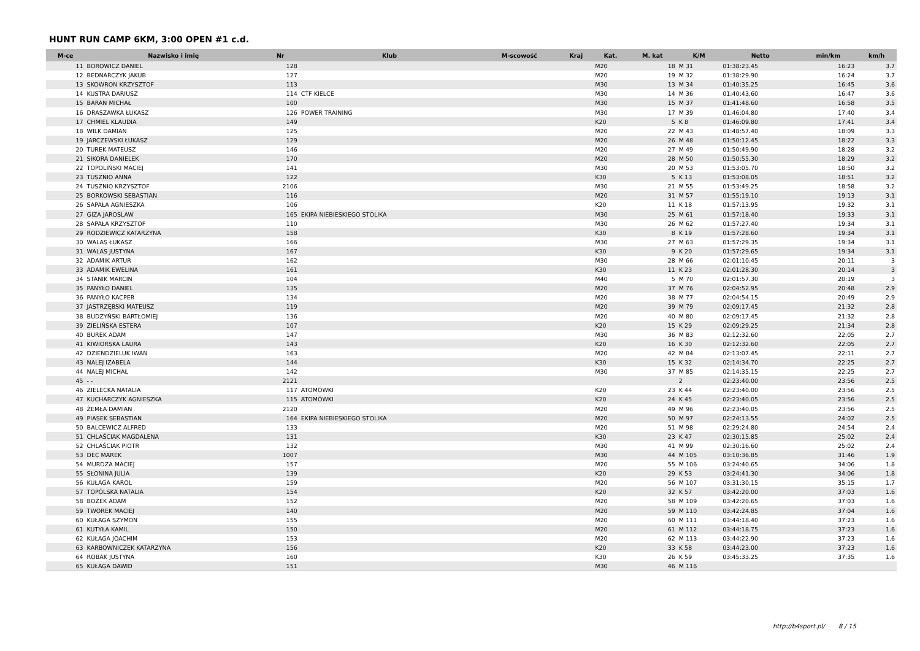HUNT RUN CAMP 6KM, 3:00 OPEN #1 c.d.
| M-ce | Nazwisko i imię | Nr | Klub | M-scowość | Kraj | Kat. | M. kat | K/M | Netto | min/km | km/h |
| --- | --- | --- | --- | --- | --- | --- | --- | --- | --- | --- | --- |
| 11 | BOROWICZ DANIEL | 128 | | | | M20 | 18 | M 31 | 01:38:23.45 | 16:23 | 3.7 |
| 12 | BEDNARCZYK JAKUB | 127 | | | | M20 | 19 | M 32 | 01:38:29.90 | 16:24 | 3.7 |
| 13 | SKOWRON KRZYSZTOF | 113 | | | | M30 | 13 | M 34 | 01:40:35.25 | 16:45 | 3.6 |
| 14 | KUSTRA DARIUSZ | 114 | CTF KIELCE | | | M30 | 14 | M 36 | 01:40:43.60 | 16:47 | 3.6 |
| 15 | BARAN MICHAŁ | 100 | | | | M30 | 15 | M 37 | 01:41:48.60 | 16:58 | 3.5 |
| 16 | DRASZAWKA ŁUKASZ | 126 | POWER TRAINING | | | M30 | 17 | M 39 | 01:46:04.80 | 17:40 | 3.4 |
| 17 | CHMIEL KLAUDIA | 149 | | | | K20 | 5 | K 8 | 01:46:09.80 | 17:41 | 3.4 |
| 18 | WILK DAMIAN | 125 | | | | M20 | 22 | M 43 | 01:48:57.40 | 18:09 | 3.3 |
| 19 | JARCZEWSKI ŁUKASZ | 129 | | | | M20 | 26 | M 48 | 01:50:12.45 | 18:22 | 3.3 |
| 20 | TUREK MATEUSZ | 146 | | | | M20 | 27 | M 49 | 01:50:49.90 | 18:28 | 3.2 |
| 21 | SIKORA DANIELEK | 170 | | | | M20 | 28 | M 50 | 01:50:55.30 | 18:29 | 3.2 |
| 22 | TOPOLIŃSKI MACIEJ | 141 | | | | M30 | 20 | M 53 | 01:53:05.70 | 18:50 | 3.2 |
| 23 | TUSZNIO ANNA | 122 | | | | K30 | 5 | K 13 | 01:53:08.05 | 18:51 | 3.2 |
| 24 | TUSZNIO KRZYSZTOF | 2106 | | | | M30 | 21 | M 55 | 01:53:49.25 | 18:58 | 3.2 |
| 25 | BORKOWSKI SEBASTIAN | 116 | | | | M20 | 31 | M 57 | 01:55:19.10 | 19:13 | 3.1 |
| 26 | SAPAŁA AGNIESZKA | 106 | | | | K20 | 11 | K 18 | 01:57:13.95 | 19:32 | 3.1 |
| 27 | GIZA JAROSLAW | 165 | EKIPA NIEBIESKIEGO STOLIKA | | | M30 | 25 | M 61 | 01:57:18.40 | 19:33 | 3.1 |
| 28 | SAPAŁA KRZYSZTOF | 110 | | | | M30 | 26 | M 62 | 01:57:27.40 | 19:34 | 3.1 |
| 29 | RODZIEWICZ KATARZYNA | 158 | | | | K30 | 8 | K 19 | 01:57:28.60 | 19:34 | 3.1 |
| 30 | WALAS ŁUKASZ | 166 | | | | M30 | 27 | M 63 | 01:57:29.35 | 19:34 | 3.1 |
| 31 | WALAS JUSTYNA | 167 | | | | K30 | 9 | K 20 | 01:57:29.65 | 19:34 | 3.1 |
| 32 | ADAMIK ARTUR | 162 | | | | M30 | 28 | M 66 | 02:01:10.45 | 20:11 | 3 |
| 33 | ADAMIK EWELINA | 161 | | | | K30 | 11 | K 23 | 02:01:28.30 | 20:14 | 3 |
| 34 | STANIK MARCIN | 104 | | | | M40 | 5 | M 70 | 02:01:57.30 | 20:19 | 3 |
| 35 | PANYŁO DANIEL | 135 | | | | M20 | 37 | M 76 | 02:04:52.95 | 20:48 | 2.9 |
| 36 | PANYŁO KACPER | 134 | | | | M20 | 38 | M 77 | 02:04:54.15 | 20:49 | 2.9 |
| 37 | JASTRZĘBSKI MATEUSZ | 119 | | | | M20 | 39 | M 79 | 02:09:17.45 | 21:32 | 2.8 |
| 38 | BUDZYŃSKI BARTŁOMIEJ | 136 | | | | M20 | 40 | M 80 | 02:09:17.45 | 21:32 | 2.8 |
| 39 | ZIELIŃSKA ESTERA | 107 | | | | K20 | 15 | K 29 | 02:09:29.25 | 21:34 | 2.8 |
| 40 | BUREK ADAM | 147 | | | | M30 | 36 | M 83 | 02:12:32.60 | 22:05 | 2.7 |
| 41 | KIWIORSKA LAURA | 143 | | | | K20 | 16 | K 30 | 02:12:32.60 | 22:05 | 2.7 |
| 42 | DZIENDZIELUK IWAN | 163 | | | | M20 | 42 | M 84 | 02:13:07.45 | 22:11 | 2.7 |
| 43 | NALEJ IZABELA | 144 | | | | K30 | 15 | K 32 | 02:14:34.70 | 22:25 | 2.7 |
| 44 | NALEJ MICHAŁ | 142 | | | | M30 | 37 | M 85 | 02:14:35.15 | 22:25 | 2.7 |
| 45 | - - | 2121 | | | | | | 2 | 02:23:40.00 | 23:56 | 2.5 |
| 46 | ZIELECKA NATALIA | 117 | ATOMÓWKI | | | K20 | 23 | K 44 | 02:23:40.00 | 23:56 | 2.5 |
| 47 | KUCHARCZYK AGNIESZKA | 115 | ATOMÓWKI | | | K20 | 24 | K 45 | 02:23:40.05 | 23:56 | 2.5 |
| 48 | ŻEMŁA DAMIAN | 2120 | | | | M20 | 49 | M 96 | 02:23:40.05 | 23:56 | 2.5 |
| 49 | PIASEK SEBASTIAN | 164 | EKIPA NIEBIESKIEGO STOLIKA | | | M20 | 50 | M 97 | 02:24:13.55 | 24:02 | 2.5 |
| 50 | BALCEWICZ ALFRED | 133 | | | | M20 | 51 | M 98 | 02:29:24.80 | 24:54 | 2.4 |
| 51 | CHLAŚCIAK MAGDALENA | 131 | | | | K30 | 23 | K 47 | 02:30:15.85 | 25:02 | 2.4 |
| 52 | CHLAŚCIAK PIOTR | 132 | | | | M30 | 41 | M 99 | 02:30:16.60 | 25:02 | 2.4 |
| 53 | DEC MAREK | 1007 | | | | M30 | 44 | M 105 | 03:10:36.85 | 31:46 | 1.9 |
| 54 | MURDZA MACIEJ | 157 | | | | M20 | 55 | M 106 | 03:24:40.65 | 34:06 | 1.8 |
| 55 | SŁONINA JULIA | 139 | | | | K20 | 29 | K 53 | 03:24:41.30 | 34:06 | 1.8 |
| 56 | KUŁAGA KAROL | 159 | | | | M20 | 56 | M 107 | 03:31:30.15 | 35:15 | 1.7 |
| 57 | TOPÓLSKA NATALIA | 154 | | | | K20 | 32 | K 57 | 03:42:20.00 | 37:03 | 1.6 |
| 58 | BOŻEK ADAM | 152 | | | | M20 | 58 | M 109 | 03:42:20.65 | 37:03 | 1.6 |
| 59 | TWOREK MACIEJ | 140 | | | | M20 | 59 | M 110 | 03:42:24.85 | 37:04 | 1.6 |
| 60 | KUŁAGA SZYMON | 155 | | | | M20 | 60 | M 111 | 03:44:18.40 | 37:23 | 1.6 |
| 61 | KUTYŁA KAMIL | 150 | | | | M20 | 61 | M 112 | 03:44:18.75 | 37:23 | 1.6 |
| 62 | KUŁAGA JOACHIM | 153 | | | | M20 | 62 | M 113 | 03:44:22.90 | 37:23 | 1.6 |
| 63 | KARBOWNICZEK KATARZYNA | 156 | | | | K20 | 33 | K 58 | 03:44:23.00 | 37:23 | 1.6 |
| 64 | ROBAK JUSTYNA | 160 | | | | K30 | 26 | K 59 | 03:45:33.25 | 37:35 | 1.6 |
| 65 | KUŁAGA DAWID | 151 | | | | M30 | 46 | M 116 | | | |
http://b4sport.pl/ 8 / 15